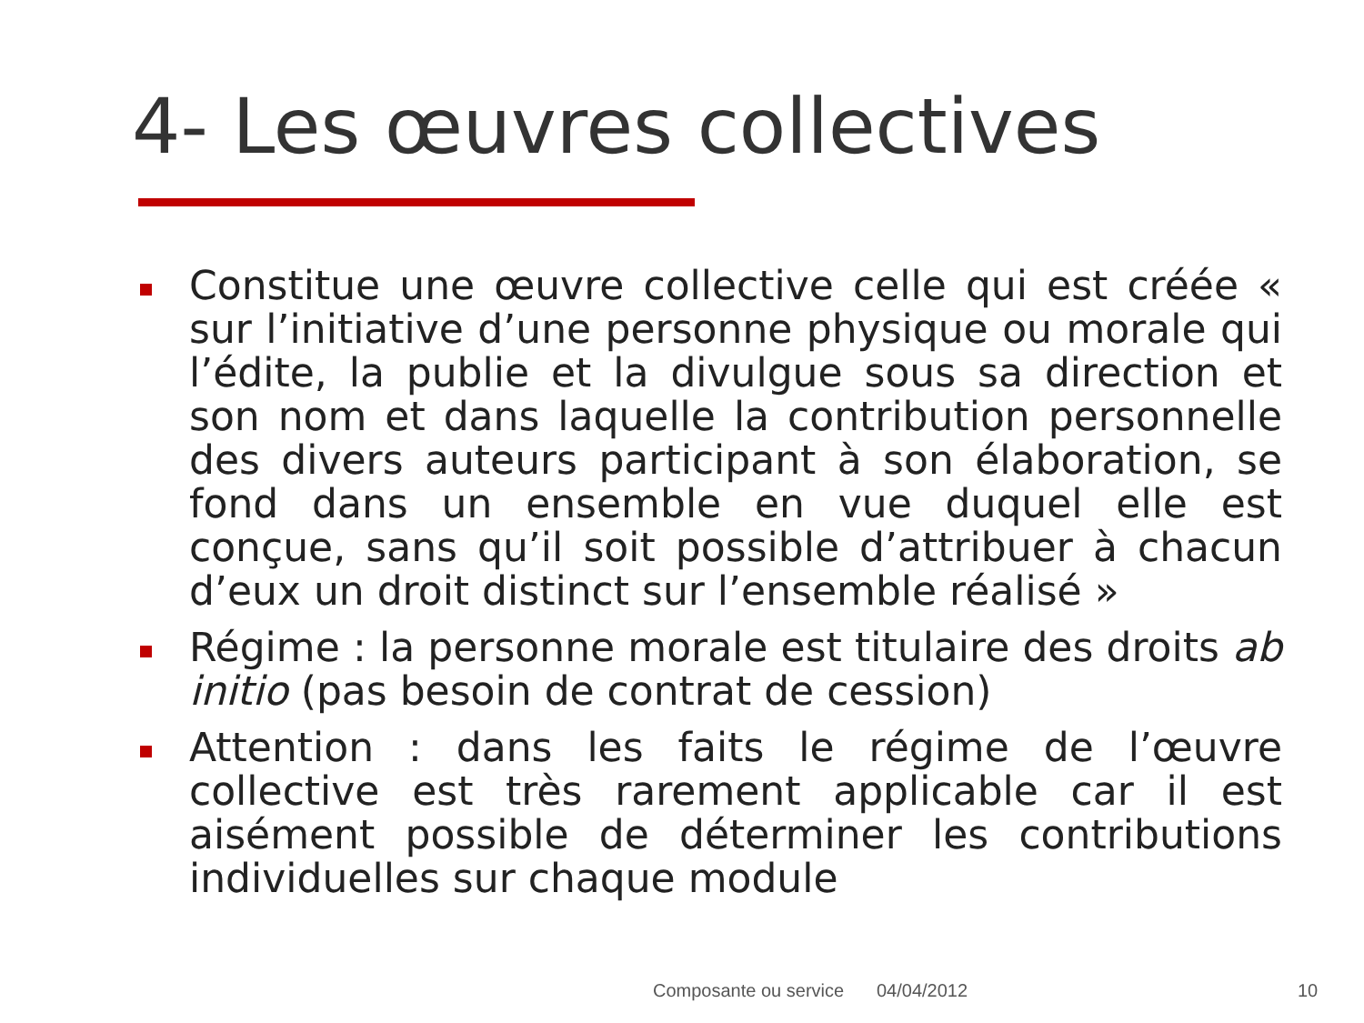4- Les œuvres collectives
Constitue une œuvre collective celle qui est créée « sur l’initiative d’une personne physique ou morale qui l’édite, la publie et la divulgue sous sa direction et son nom et dans laquelle la contribution personnelle des divers auteurs participant à son élaboration, se fond dans un ensemble en vue duquel elle est conçue, sans qu’il soit possible d’attribuer à chacun d’eux un droit distinct sur l’ensemble réalisé »
Régime : la personne morale est titulaire des droits ab initio (pas besoin de contrat de cession)
Attention : dans les faits le régime de l’œuvre collective est très rarement applicable car il est aisément possible de déterminer les contributions individuelles sur chaque module
Composante ou service 04/04/2012 10